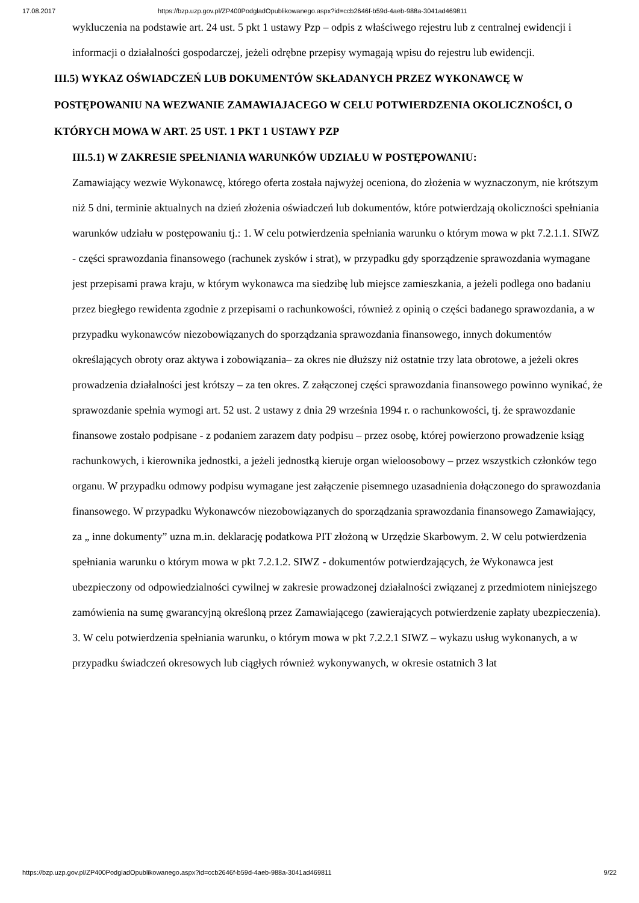17.08.2017 https://bzp.uzp.gov.pl/ZP400PodgladOpublikowanego.aspx?id=ccb2646f-b59d-4aeb-988a-3041ad469811
wykluczenia na podstawie art. 24 ust. 5 pkt 1 ustawy Pzp – odpis z właściwego rejestru lub z centralnej ewidencji i informacji o działalności gospodarczej, jeżeli odrębne przepisy wymagają wpisu do rejestru lub ewidencji.
III.5) WYKAZ OŚWIADCZEŃ LUB DOKUMENTÓW SKŁADANYCH PRZEZ WYKONAWCĘ W POSTĘPOWANIU NA WEZWANIE ZAMAWIAJACEGO W CELU POTWIERDZENIA OKOLICZNOŚCI, O KTÓRYCH MOWA W ART. 25 UST. 1 PKT 1 USTAWY PZP
III.5.1) W ZAKRESIE SPEŁNIANIA WARUNKÓW UDZIAŁU W POSTĘPOWANIU:
Zamawiający wezwie Wykonawcę, którego oferta została najwyżej oceniona, do złożenia w wyznaczonym, nie krótszym niż 5 dni, terminie aktualnych na dzień złożenia oświadczeń lub dokumentów, które potwierdzają okoliczności spełniania warunków udziału w postępowaniu tj.: 1. W celu potwierdzenia spełniania warunku o którym mowa w pkt 7.2.1.1. SIWZ - części sprawozdania finansowego (rachunek zysków i strat), w przypadku gdy sporządzenie sprawozdania wymagane jest przepisami prawa kraju, w którym wykonawca ma siedzibę lub miejsce zamieszkania, a jeżeli podlega ono badaniu przez biegłego rewidenta zgodnie z przepisami o rachunkowości, również z opinią o części badanego sprawozdania, a w przypadku wykonawców niezobowiązanych do sporządzania sprawozdania finansowego, innych dokumentów określających obroty oraz aktywa i zobowiązania– za okres nie dłuższy niż ostatnie trzy lata obrotowe, a jeżeli okres prowadzenia działalności jest krótszy – za ten okres. Z załączonej części sprawozdania finansowego powinno wynikać, że sprawozdanie spełnia wymogi art. 52 ust. 2 ustawy z dnia 29 września 1994 r. o rachunkowości, tj. że sprawozdanie finansowe zostało podpisane - z podaniem zarazem daty podpisu – przez osobę, której powierzono prowadzenie ksiąg rachunkowych, i kierownika jednostki, a jeżeli jednostką kieruje organ wieloosobowy – przez wszystkich członków tego organu. W przypadku odmowy podpisu wymagane jest załączenie pisemnego uzasadnienia dołączonego do sprawozdania finansowego. W przypadku Wykonawców niezobowiązanych do sporządzania sprawozdania finansowego Zamawiający, za „ inne dokumenty” uzna m.in. deklarację podatkowa PIT złożoną w Urzędzie Skarbowym. 2. W celu potwierdzenia spełniania warunku o którym mowa w pkt 7.2.1.2. SIWZ - dokumentów potwierdzających, że Wykonawca jest ubezpieczony od odpowiedzialności cywilnej w zakresie prowadzonej działalności związanej z przedmiotem niniejszego zamówienia na sumę gwarancyjną określoną przez Zamawiającego (zawierających potwierdzenie zapłaty ubezpieczenia). 3. W celu potwierdzenia spełniania warunku, o którym mowa w pkt 7.2.2.1 SIWZ – wykazu usług wykonanych, a w przypadku świadczeń okresowych lub ciągłych również wykonywanych, w okresie ostatnich 3 lat
https://bzp.uzp.gov.pl/ZP400PodgladOpublikowanego.aspx?id=ccb2646f-b59d-4aeb-988a-3041ad469811 9/22